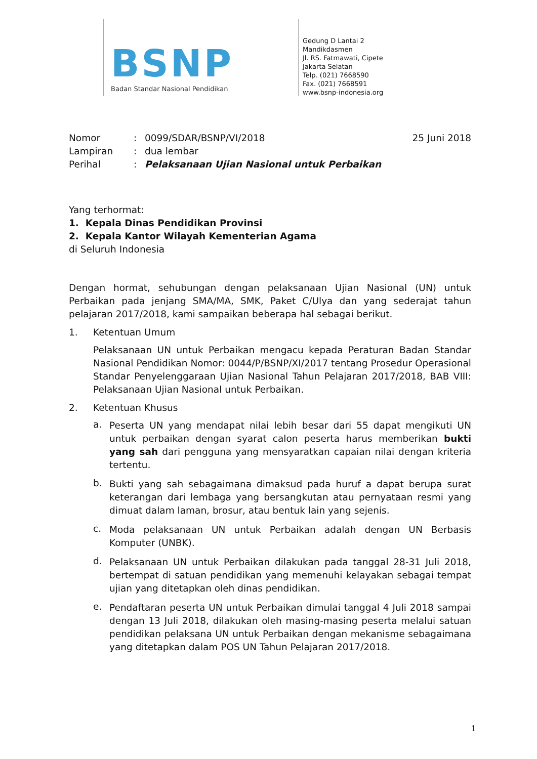BSNP
Badan Standar Nasional Pendidikan
Gedung D Lantai 2
Mandikdasmen
Jl. RS. Fatmawati, Cipete
Jakarta Selatan
Telp. (021) 7668590
Fax. (021) 7668591
www.bsnp-indonesia.org
Nomor: 0099/SDAR/BSNP/VI/2018 25 Juni 2018
Lampiran: dua lembar
Perihal: Pelaksanaan Ujian Nasional untuk Perbaikan
Yang terhormat:
1. Kepala Dinas Pendidikan Provinsi
2. Kepala Kantor Wilayah Kementerian Agama
di Seluruh Indonesia
Dengan hormat, sehubungan dengan pelaksanaan Ujian Nasional (UN) untuk Perbaikan pada jenjang SMA/MA, SMK, Paket C/Ulya dan yang sederajat tahun pelajaran 2017/2018, kami sampaikan beberapa hal sebagai berikut.
1. Ketentuan Umum
Pelaksanaan UN untuk Perbaikan mengacu kepada Peraturan Badan Standar Nasional Pendidikan Nomor: 0044/P/BSNP/XI/2017 tentang Prosedur Operasional Standar Penyelenggaraan Ujian Nasional Tahun Pelajaran 2017/2018, BAB VIII: Pelaksanaan Ujian Nasional untuk Perbaikan.
2. Ketentuan Khusus
a.
Peserta UN yang mendapat nilai lebih besar dari 55 dapat mengikuti UN untuk perbaikan dengan syarat calon peserta harus memberikan bukti yang sah dari pengguna yang mensyaratkan capaian nilai dengan kriteria tertentu.
b.
Bukti yang sah sebagaimana dimaksud pada huruf a dapat berupa surat keterangan dari lembaga yang bersangkutan atau pernyataan resmi yang dimuat dalam laman, brosur, atau bentuk lain yang sejenis.
c.
Moda pelaksanaan UN untuk Perbaikan adalah dengan UN Berbasis Komputer (UNBK).
d.
Pelaksanaan UN untuk Perbaikan dilakukan pada tanggal 28-31 Juli 2018, bertempat di satuan pendidikan yang memenuhi kelayakan sebagai tempat ujian yang ditetapkan oleh dinas pendidikan.
e.
Pendaftaran peserta UN untuk Perbaikan dimulai tanggal 4 Juli 2018 sampai dengan 13 Juli 2018, dilakukan oleh masing-masing peserta melalui satuan pendidikan pelaksana UN untuk Perbaikan dengan mekanisme sebagaimana yang ditetapkan dalam POS UN Tahun Pelajaran 2017/2018.
1